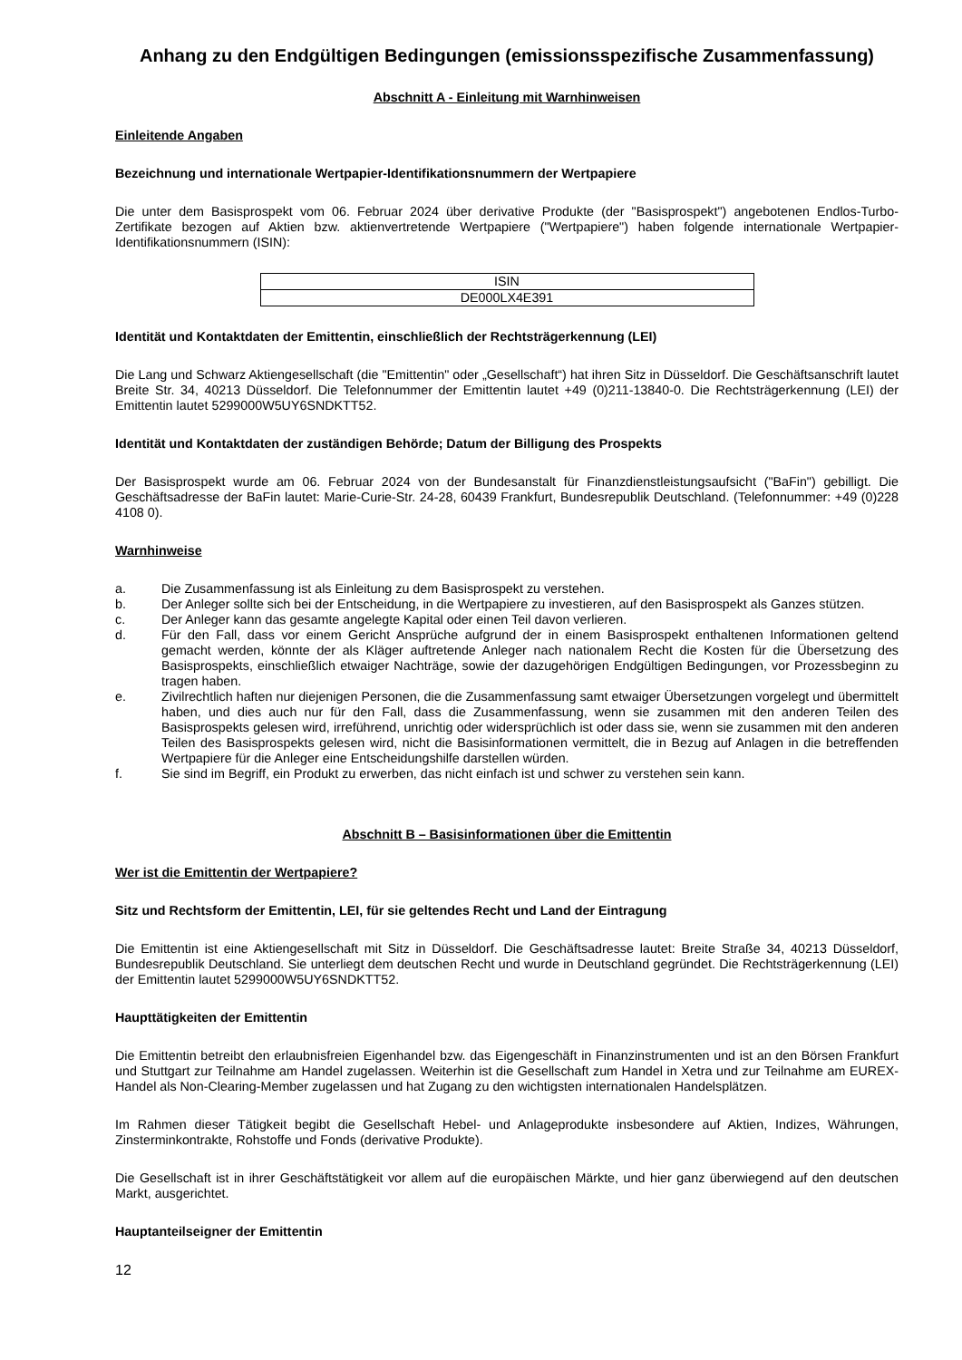Anhang zu den Endgültigen Bedingungen (emissionsspezifische Zusammenfassung)
Abschnitt A - Einleitung mit Warnhinweisen
Einleitende Angaben
Bezeichnung und internationale Wertpapier-Identifikationsnummern der Wertpapiere
Die unter dem Basisprospekt vom 06. Februar 2024 über derivative Produkte (der "Basisprospekt") angebotenen Endlos-Turbo-Zertifikate bezogen auf Aktien bzw. aktienvertretende Wertpapiere ("Wertpapiere") haben folgende internationale Wertpapier-Identifikationsnummern (ISIN):
| ISIN |
| --- |
| DE000LX4E391 |
Identität und Kontaktdaten der Emittentin, einschließlich der Rechtsträgerkennung (LEI)
Die Lang und Schwarz Aktiengesellschaft (die "Emittentin" oder „Gesellschaft“) hat ihren Sitz in Düsseldorf. Die Geschäftsanschrift lautet Breite Str. 34, 40213 Düsseldorf. Die Telefonnummer der Emittentin lautet +49 (0)211-13840-0. Die Rechtsträgerkennung (LEI) der Emittentin lautet 5299000W5UY6SNDKTT52.
Identität und Kontaktdaten der zuständigen Behörde; Datum der Billigung des Prospekts
Der Basisprospekt wurde am 06. Februar 2024 von der Bundesanstalt für Finanzdienstleistungsaufsicht ("BaFin") gebilligt. Die Geschäftsadresse der BaFin lautet: Marie-Curie-Str. 24-28, 60439 Frankfurt, Bundesrepublik Deutschland. (Telefonnummer: +49 (0)228 4108 0).
Warnhinweise
a. Die Zusammenfassung ist als Einleitung zu dem Basisprospekt zu verstehen.
b. Der Anleger sollte sich bei der Entscheidung, in die Wertpapiere zu investieren, auf den Basisprospekt als Ganzes stützen.
c. Der Anleger kann das gesamte angelegte Kapital oder einen Teil davon verlieren.
d. Für den Fall, dass vor einem Gericht Ansprüche aufgrund der in einem Basisprospekt enthaltenen Informationen geltend gemacht werden, könnte der als Kläger auftretende Anleger nach nationalem Recht die Kosten für die Übersetzung des Basisprospekts, einschließlich etwaiger Nachträge, sowie der dazugehörigen Endgültigen Bedingungen, vor Prozessbeginn zu tragen haben.
e. Zivilrechtlich haften nur diejenigen Personen, die die Zusammenfassung samt etwaiger Übersetzungen vorgelegt und übermittelt haben, und dies auch nur für den Fall, dass die Zusammenfassung, wenn sie zusammen mit den anderen Teilen des Basisprospekts gelesen wird, irreführend, unrichtig oder widersprüchlich ist oder dass sie, wenn sie zusammen mit den anderen Teilen des Basisprospekts gelesen wird, nicht die Basisinformationen vermittelt, die in Bezug auf Anlagen in die betreffenden Wertpapiere für die Anleger eine Entscheidungshilfe darstellen würden.
f. Sie sind im Begriff, ein Produkt zu erwerben, das nicht einfach ist und schwer zu verstehen sein kann.
Abschnitt B – Basisinformationen über die Emittentin
Wer ist die Emittentin der Wertpapiere?
Sitz und Rechtsform der Emittentin, LEI, für sie geltendes Recht und Land der Eintragung
Die Emittentin ist eine Aktiengesellschaft mit Sitz in Düsseldorf. Die Geschäftsadresse lautet: Breite Straße 34, 40213 Düsseldorf, Bundesrepublik Deutschland. Sie unterliegt dem deutschen Recht und wurde in Deutschland gegründet. Die Rechtsträgerkennung (LEI) der Emittentin lautet 5299000W5UY6SNDKTT52.
Haupttätigkeiten der Emittentin
Die Emittentin betreibt den erlaubnisfreien Eigenhandel bzw. das Eigengeschäft in Finanzinstrumenten und ist an den Börsen Frankfurt und Stuttgart zur Teilnahme am Handel zugelassen. Weiterhin ist die Gesellschaft zum Handel in Xetra und zur Teilnahme am EUREX-Handel als Non-Clearing-Member zugelassen und hat Zugang zu den wichtigsten internationalen Handelsplätzen.
Im Rahmen dieser Tätigkeit begibt die Gesellschaft Hebel- und Anlageprodukte insbesondere auf Aktien, Indizes, Währungen, Zinsterminkontrakte, Rohstoffe und Fonds (derivative Produkte).
Die Gesellschaft ist in ihrer Geschäftstätigkeit vor allem auf die europäischen Märkte, und hier ganz überwiegend auf den deutschen Markt, ausgerichtet.
Hauptanteilseigner der Emittentin
12